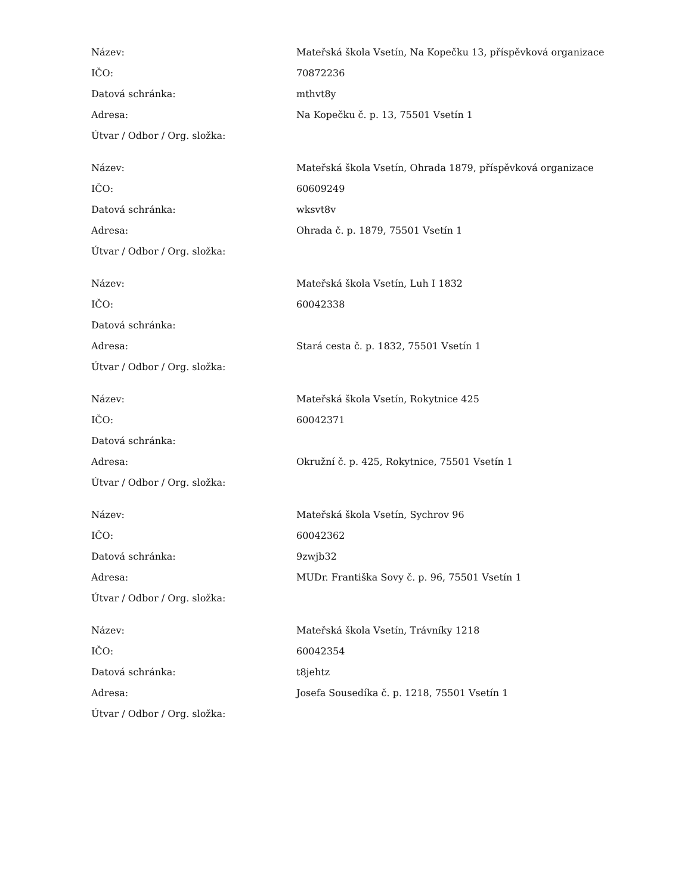| Název: | Mateřská škola Vsetín, Na Kopečku 13, příspěvková organizace |
| IČO: | 70872236 |
| Datová schránka: | mthvt8y |
| Adresa: | Na Kopečku č. p. 13, 75501 Vsetín 1 |
| Útvar / Odbor / Org. složka: | |
| Název: | Mateřská škola Vsetín, Ohrada 1879, příspěvková organizace |
| IČO: | 60609249 |
| Datová schránka: | wksvt8v |
| Adresa: | Ohrada č. p. 1879, 75501 Vsetín 1 |
| Útvar / Odbor / Org. složka: | |
| Název: | Mateřská škola Vsetín, Luh I 1832 |
| IČO: | 60042338 |
| Datová schránka: | |
| Adresa: | Stará cesta č. p. 1832, 75501 Vsetín 1 |
| Útvar / Odbor / Org. složka: | |
| Název: | Mateřská škola Vsetín, Rokytnice 425 |
| IČO: | 60042371 |
| Datová schránka: | |
| Adresa: | Okružní č. p. 425, Rokytnice, 75501 Vsetín 1 |
| Útvar / Odbor / Org. složka: | |
| Název: | Mateřská škola Vsetín, Sychrov 96 |
| IČO: | 60042362 |
| Datová schránka: | 9zwjb32 |
| Adresa: | MUDr. Františka Sovy č. p. 96, 75501 Vsetín 1 |
| Útvar / Odbor / Org. složka: | |
| Název: | Mateřská škola Vsetín, Trávníky 1218 |
| IČO: | 60042354 |
| Datová schránka: | t8jehtz |
| Adresa: | Josefa Sousedíka č. p. 1218, 75501 Vsetín 1 |
| Útvar / Odbor / Org. složka: | |